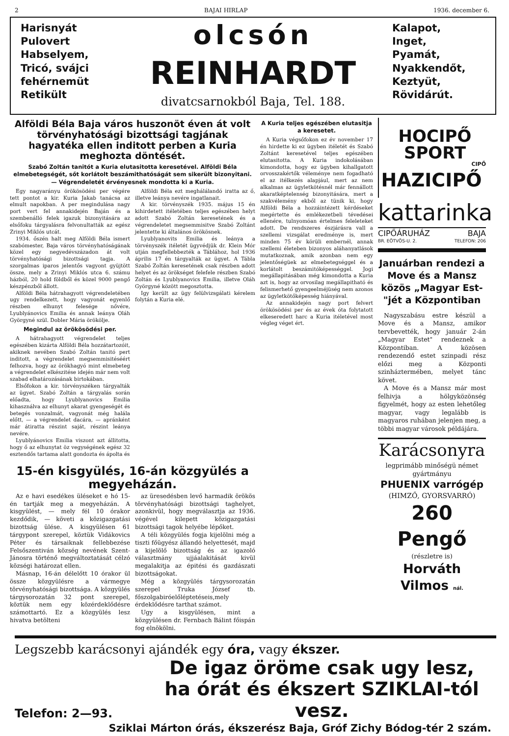2 BAJAI HIRLAP 1936. december 6.
Harisnyát
Pulovert
Habselyem,
Tricó, svájci
fehérnemüt
Retikült
olcsón
REINHARDT
divatcsarnokból Baja, Tel. 188.
Kalapot,
Inget,
Pyamát,
Nyakkendőt,
Keztyüt,
Rövidárút.
Alföldi Béla Baja város huszonöt éven át volt törvényhatósági bizottsági tagjának hagyatéka ellen inditott perben a Kuria meghozta döntését.
Szabó Zoltán tanitót a Kuria elutasitotta keresetével. Alföldi Béla elmebetegségét, sőt korlátolt beszámithatóságát sem sikerült bizonyitani. — Végrendeletét érvényesnek mondotta ki a Kuria.
Egy nagyarányu örökösödési per végére tett pontot a kir. Kuria Jakab tanácsa az elmult napokban. A per megindulása nagy port vert fel annakidején Baján és a szembenálló felek igazuk bizonyitására az elsőfoku tárgyalásra felvonultatták az egész Zrinyi Miklós utcát.
1934. őszén halt meg Alföldi Béla ismert szabómester, Baja város törvényhatóságának közel egy negyedévszázadon át volt törvényhatósági bizottsági tagja. A szorgalmas iparos jelentős vagyont gyüjtött össze, mely a Zrinyi Miklós utca 6. számu házból, 20 hold földből és közel 9000 pengő készpénzből állott.
Alföldi Béla hátrahagyott végrendeletében ugy rendelkezett, hogy vagyonát egyenlő részben elhunyt felesége nővére, Lyublyánovics Emilia és annak leánya Oláh Györgyné szül. Dobler Mária örökölje.
Megindul az örökösödési per.
A hátrahagyott végrendelet teljes egészében kizárta Alföldi Béla hozzátartozóit, akiknek nevében Szabó Zoltán tanitó pert inditott, a végrendelet megsemmisitéséért felhozva, hogy az örökhagyó mint elmebeteg a végrendelet elkészitése idején már nem volt szabad elhatározásának birtokában.
Elsőfokon a kir. törvényszéken tárgyalták az ügyet. Szabó Zoltán a tárgyalás során előadta, hogy Lyublyanovics Emilia kihasználva az elhunyt akarat gyengeségét és betegés vonzalmát, vagyonát még halála előtt, — a végrendelet dacára, — apránként már átiratta részint saját, részint leánya nevére.
Lyublyánovics Emilia viszont azt állitotta, hogy ő az elhunytat öz vegységének egész 32 esztendős tartama alatt gondozta és ápolta és
Alföldi Béla ezt meghálálandó iratta az ő, illetve leánya nevére ingatlanait.
A kir. törvényszék 1935. május 15 én kihirdetett itéletében teljes egészében helyt adott Szabó Zoltán keresetének és a végrendeletet megsemmisitve Szabó Zoltánt jelentette ki általános örökösnek.
Lyublyanovits Emilia és leánya a törvényszék itéletét ügyvédjük dr. Klein Mór utján megfellebbezték a Táblához, hol 1936 április 17 én tárgyalták az ügyet. A Tábla Szabó Zoltán keresetének csak részben adott helyet és az örökséget felefele részben Szabó Zoltán és Lyublyanovics Emilia, illetve Oláh Györgyné között megosztotta.
Igy került az ügy felülvizsgálati kérelem folytán a Kuria elé.
15-én kisgyülés, 16-án közgyülés a megyeházán.
Az e havi esedékes üléseket e hó 15-én tartják meg a megyeházán. A kisgyülést, — mely fél 10 órakor kezdődik, — követi a közigazgatási bizottság ülése. A kisgyülésen 61 tárgypont szerepel, köztük Vidákovics Péter és társaiknak fellebbezése Felsőszentiván község nevének Szent-Jánosra történő megváltoztatását célzó községi határozat ellen.
Másnap, 16-án délelőtt 10 órakor ül össze közgyülésre a vármegye törvényhatósági bizottsága. A közgyülés tárgysorozatán 32 pont szerepel, köztük nem egy közérdeklődésre számottartó. Ez a közgyülés lesz hivatva betölteni
az üresedésben levő harmadik örökös törvényhatósági bizottsági taghelyet, azonkivül, hogy megválasztja az 1936. végével kilepett közigazgatási bizottsági tagok helyébe lépőket.
A téli közgyülés fogja kijelölni még a tiszti főügyész állandó helyettesét, majd a kijelölő bizottság és az igazoló választmány ujjáalakitását kivül megalakitja az épitési és gazdászati bizottságokat.
Még a közgyülés tárgysorozatán szerepel Truka József tb. főszolgabiróelőléptetéseis,mely érdeklődésre tarthat számot.
Ugy a kisgyülésen, mint a közgyülésen dr. Fernbach Bálint főispán fog elnökölni.
A Kuria teljes egészében elutasitja a keresetet.
A Kuria végsőfokon ez év november 17 én hirdette ki ez ügyben itéletét és Szabó Zoltánt keresetével teljes egészében elutasitotta. A Kuria indokolásában kimondotta, hogy ez ügyben kihallgatott orvosszakértők véleménye nem fogadható el az itélkezés alapjául, mert az nem alkalmas az ügyletkötésnél már fennállott akaratképtelenség bizonyitására, mert a szakvélemény ekből az tünik ki, hogy Alföldi Béla a hozzáintézett kérdéseket megértette és emlékezetbeli tévedései ellenére, tulnyomóan értelmes feleleteket adott. De rendszeres észjárásra vall a szellemi vizsgálat eredménye is, mert minden 75 év körüli embernél, annak szellemi életeben bizonyos aláhanyatlások mutatkoznak, amik azonban nem egy jelentőségüek az elmebetegséggel és a korlátolt beszámitóképességgel. Jogi megállapitásában még kimondotta a Kuria azt is, hogy az orvosilag megállapitható és felismerhető gyengeelméjüség nem azonos az ügyletkötőképesség hiányával.
Az annakidején nagy port felvert örökösödési per és az évek óta folytatott elkeseredett harc a Kuria itéletével most végleg véget ért.
HOCIPŐ
SPORT
CIPŐ
HAZICIPŐ
kattarinka
CIPŐÁRUHÁZ BAJA
BR. EÖTVÖS-U. 2. TELEFON: 206
Januárban rendezi a Move és a Mansz közös „Magyar Est-"jét a Központiban
Nagyszabásu estre készül a Move és a Mansz, amikor tervbevették, hogy január 2-án „Magyar Estet" rendeznek a Központiban. A közösen rendezendő estet szinpadi rész előzi meg a Központi szinháztermében, melyet tánc követ.
A Move és a Mansz már most felhivja a hölgyközönség figyelmét, hogy az esten lehetőleg magyar, vagy legalább is magyaros ruhában jelenjen meg, a többi magyar városok példájára.
Karácsonyra
legprimább minőségü német gyártmányu
PHUENIX varrógép
(HIMZŐ, GYORSVARRÓ)
260 Pengő
(részletre is)
Horváth Vilmos nál.
Legszebb karácsonyi ajándék egy óra, vagy ékszer.
Telefon: 2—93.
De igaz öröme csak ugy lesz,
ha órát és ékszert SZIKLAI-tól vesz.
Sziklai Márton órás, ékszerész Baja, Gróf Zichy Bódog-tér 2 szám.